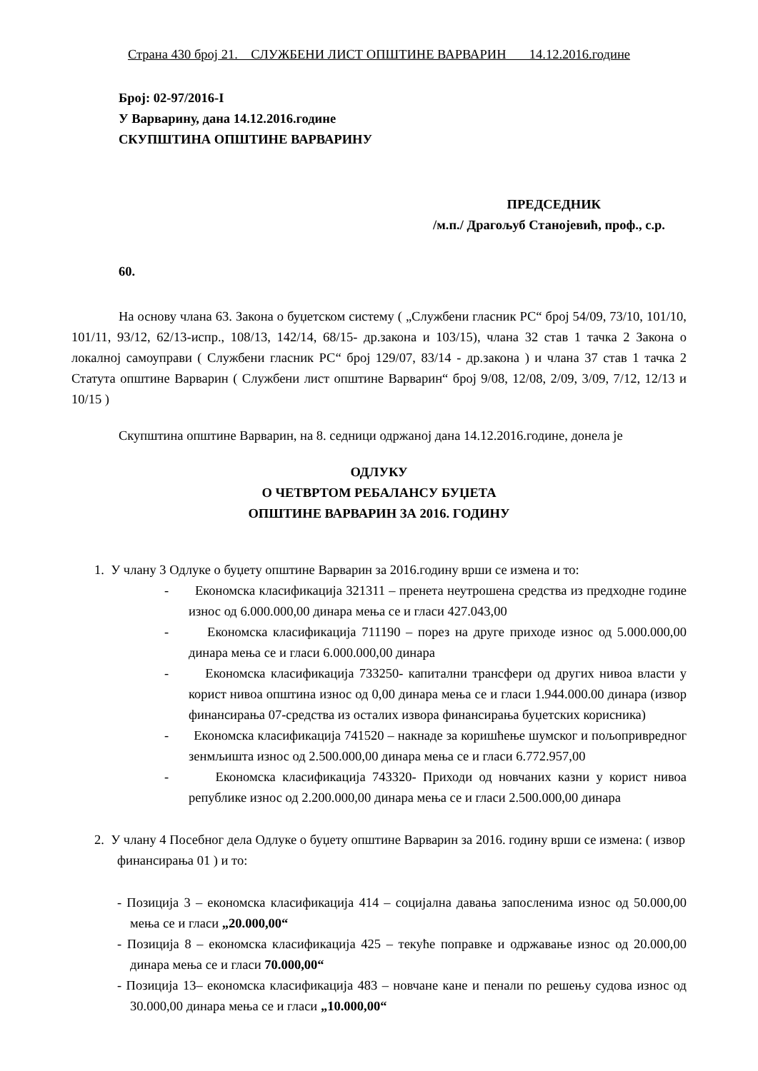Страна 430 број 21. СЛУЖБЕНИ ЛИСТ ОПШТИНЕ ВАРВАРИН 14.12.2016.године
Број: 02-97/2016-I
У Варварину, дана 14.12.2016.године
СКУПШТИНА ОПШТИНЕ ВАРВАРИНУ
ПРЕДСЕДНИК
/м.п./ Драгољуб Станојевић, проф., с.р.
60.
На основу члана 63. Закона о буџетском систему ( „Службени гласник РС“ број 54/09, 73/10, 101/10, 101/11, 93/12, 62/13-испр., 108/13, 142/14, 68/15- др.закона и 103/15), члана 32 став 1 тачка 2 Закона о локалној самоуправи ( Службени гласник РС“ број 129/07, 83/14 - др.закона ) и члана 37 став 1 тачка 2 Статута општине Варварин ( Службени лист општине Варварин“ број 9/08, 12/08, 2/09, 3/09, 7/12, 12/13 и 10/15 )
Скупштина општине Варварин, на 8. седници одржаној дана 14.12.2016.године, донела је
ОДЛУКУ
О ЧЕТВРТОМ РЕБАЛАНСУ БУЏЕТА
ОПШТИНЕ ВАРВАРИН ЗА 2016. ГОДИНУ
1. У члану 3 Одлуке о буџету општине Варварин за 2016.годину врши се измена и то:
- Економска класификација 321311 – пренета неутрошена средства из предходне године износ од 6.000.000,00 динара мења се и гласи 427.043,00
- Економска класификација 711190 – порез на друге приходе износ од 5.000.000,00 динара мења се и гласи 6.000.000,00 динара
- Економска класификација 733250- капитални трансфери од других нивоа власти у корист нивоа општина износ од 0,00 динара мења се и гласи 1.944.000.00 динара (извор финансирања 07-средства из осталих извора финансирања буџетских корисника)
- Економска класификација 741520 – накнаде за коришћење шумског и пољопривредног зенмљишта износ од 2.500.000,00 динара мења се и гласи 6.772.957,00
- Економска класификација 743320- Приходи од новчаних казни у корист нивоа републике износ од 2.200.000,00 динара мења се и гласи 2.500.000,00 динара
2. У члану 4 Посебног дела Одлуке о буџету општине Варварин за 2016. годину врши се измена: ( извор финансирања 01 ) и то:
- Позиција 3 – економска класификација 414 – социјална давања запосленима износ од 50.000,00 мења се и гласи „20.000,00“
- Позиција 8 – економска класификација 425 – текуће поправке и одржавање износ од 20.000,00 динара мења се и гласи 70.000,00“
- Позиција 13– економска класификација 483 – новчане кане и пенали по решењу судова износ од 30.000,00 динара мења се и гласи „10.000,00“